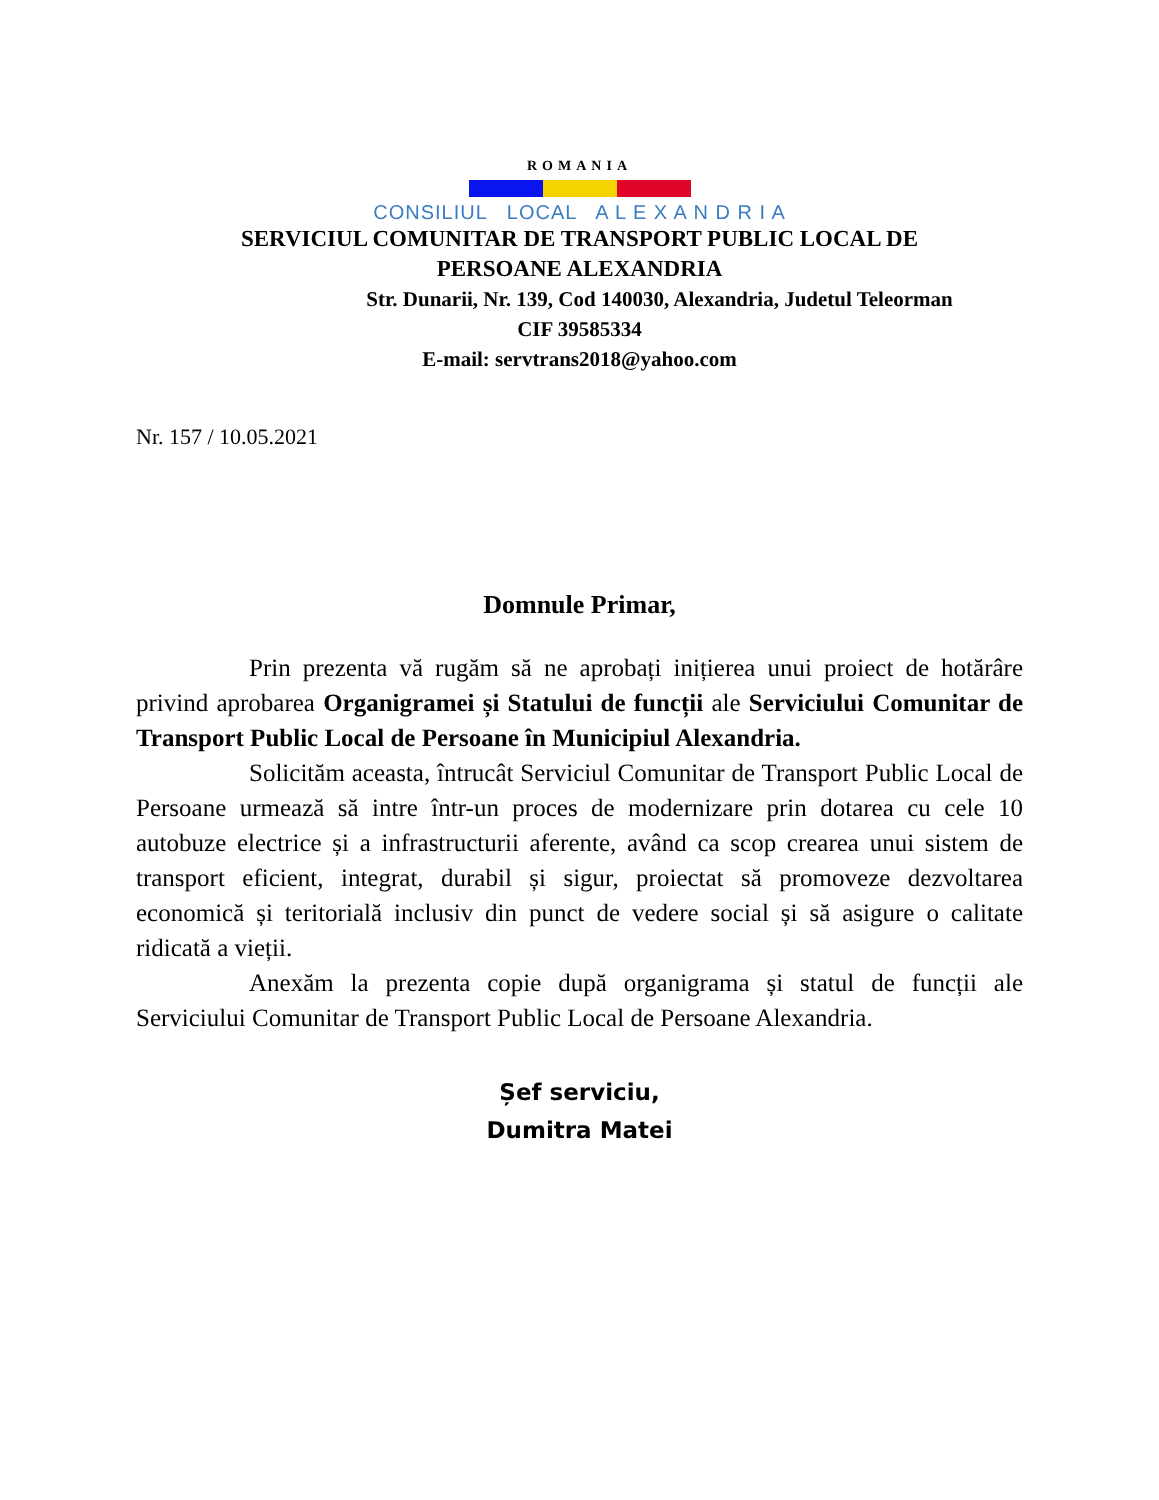ROMANIA
CONSILIUL LOCAL A L E X A N D R I A
SERVICIUL COMUNITAR DE TRANSPORT PUBLIC LOCAL DE
PERSOANE ALEXANDRIA
Str. Dunarii, Nr. 139, Cod 140030, Alexandria, Judetul Teleorman
CIF 39585334
E-mail: servtrans2018@yahoo.com
Nr. 157 / 10.05.2021
Domnule Primar,
Prin prezenta vă rugăm să ne aprobați inițierea unui proiect de hotărâre privind aprobarea Organigramei și Statului de funcții ale Serviciului Comunitar de Transport Public Local de Persoane în Municipiul Alexandria.
Solicităm aceasta, întrucât Serviciul Comunitar de Transport Public Local de Persoane urmează să intre într-un proces de modernizare prin dotarea cu cele 10 autobuze electrice și a infrastructurii aferente, având ca scop crearea unui sistem de transport eficient, integrat, durabil și sigur, proiectat să promoveze dezvoltarea economică și teritorială inclusiv din punct de vedere social și să asigure o calitate ridicată a vieții.
Anexăm la prezenta copie după organigrama și statul de funcții ale Serviciului Comunitar de Transport Public Local de Persoane Alexandria.
Șef serviciu,
Dumitra Matei